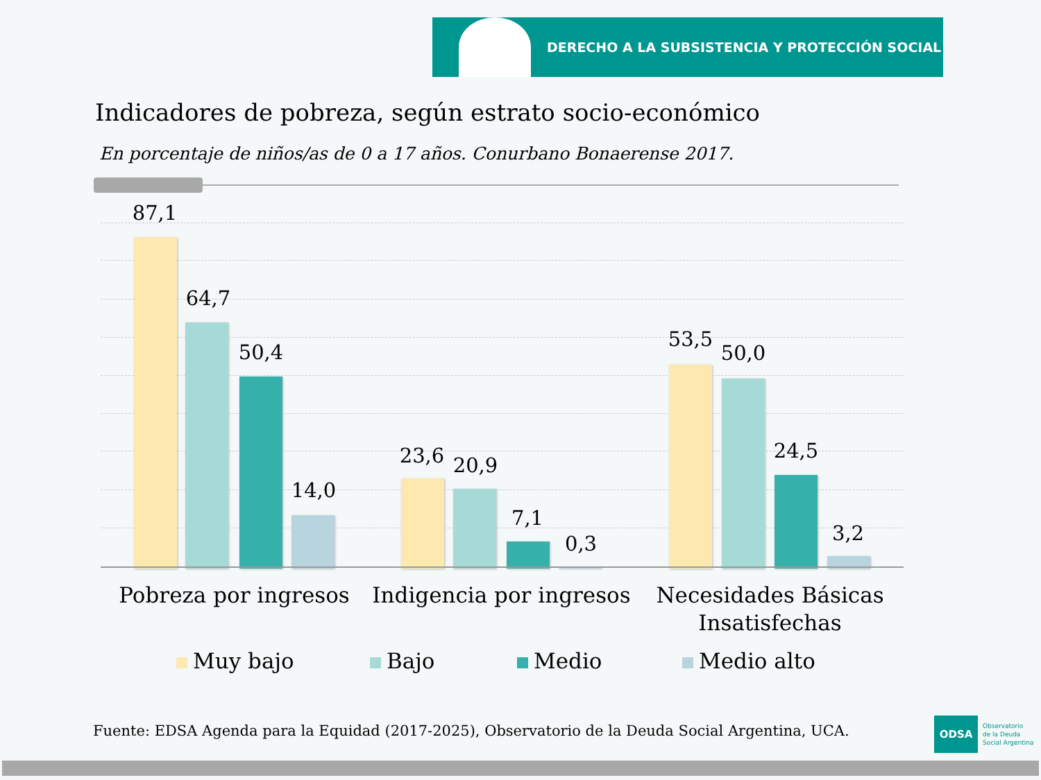DERECHO A LA SUBSISTENCIA Y PROTECCIÓN SOCIAL
Indicadores de pobreza, según estrato socio-económico
En porcentaje de niños/as de 0 a 17 años. Conurbano Bonaerense 2017.
87,1
64,7
50,4
14,0
23,6 20,9
7,1
0,3
53,5
50,0
24,5
3,2
Pobreza por ingresos
Indigencia por ingresos
Necesidades Básicas Insatisfechas
Muy bajo Bajo Medio Medio alto
Fuente: EDSA Agenda para la Equidad (2017-2025), Observatorio de la Deuda Social Argentina, UCA.
ODSA
Observatorio
de la Deuda
Social Argentina